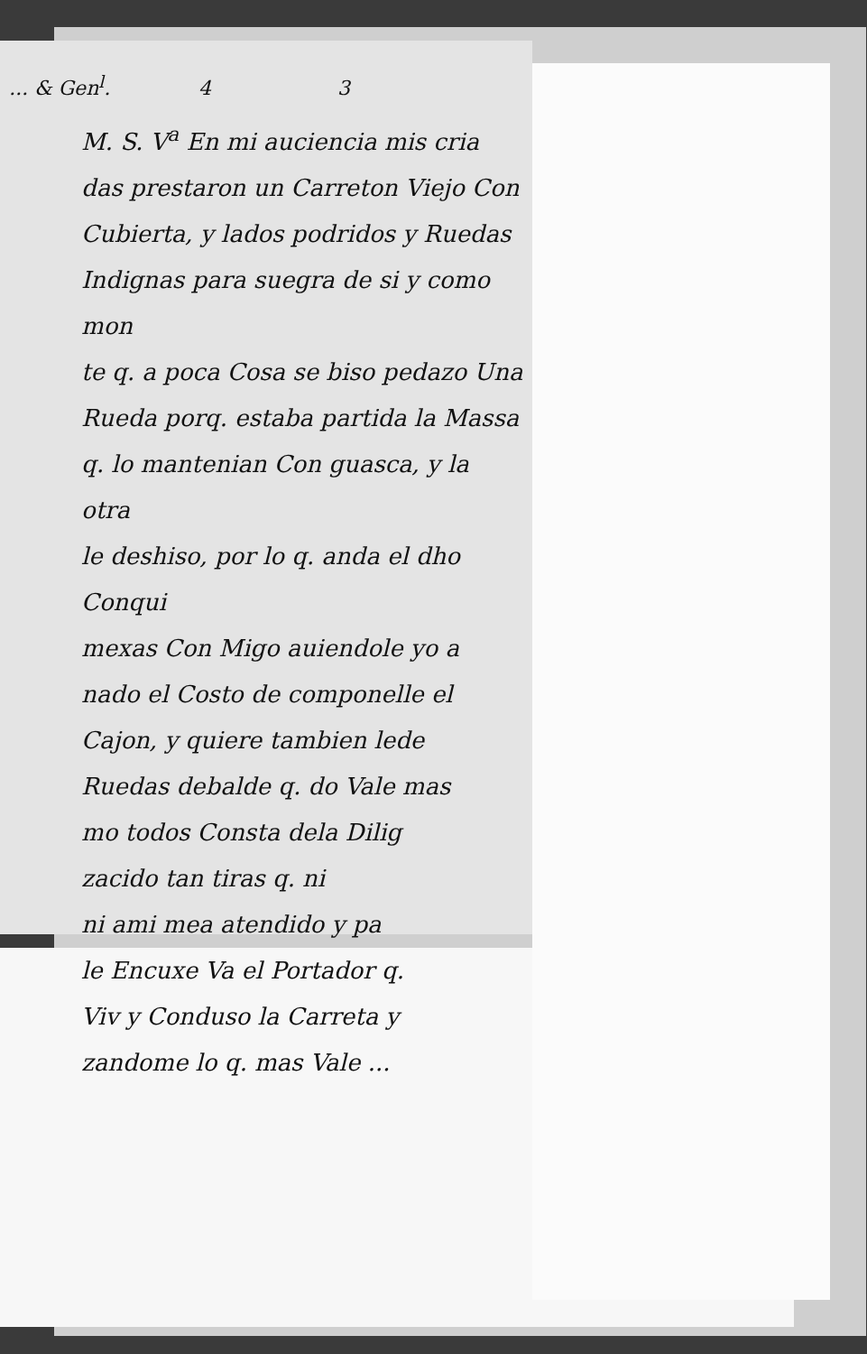... & Gen<sup>l</sup>. 4 3
M. S. V<sup>a</sup> En mi auciencia mis cria
das prestaron un Carreton Viejo Con
Cubierta, y lados podridos y Ruedas
Indignas para suegra de si y como mon
te q. a poca Cosa se biso pedazo Una
Rueda porq. estaba partida la Massa
q. lo mantenian Con guasca, y la otra
le deshiso, por lo q. anda el dho Conqui
mexas Con Migo auiendole yo a
nado el Costo de componelle el
Cajon, y quiere tambien lede
Ruedas debalde q. do Vale mas
mo todos Consta dela Dilig
zacido tan tiras q. ni
ni ami mea atendido y pa
le Encuxe Va el Portador q.
Viv y Conduso la Carreta y
zandome lo q. mas Vale ...